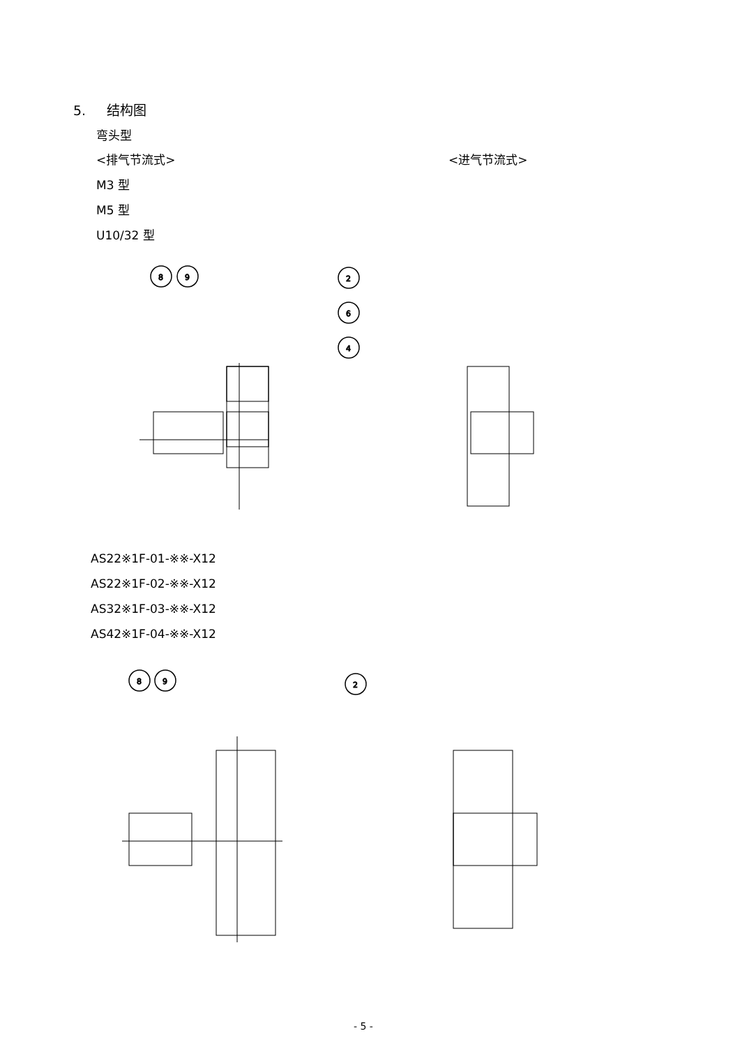5. 结构图
弯头型
<排气节流式> <进气节流式>
M3 型
M5 型
U10/32 型
8
9
2
6
4
AS22※1F-01-※※-X12
AS22※1F-02-※※-X12
AS32※1F-03-※※-X12
AS42※1F-04-※※-X12
8
9
2
- 5 -